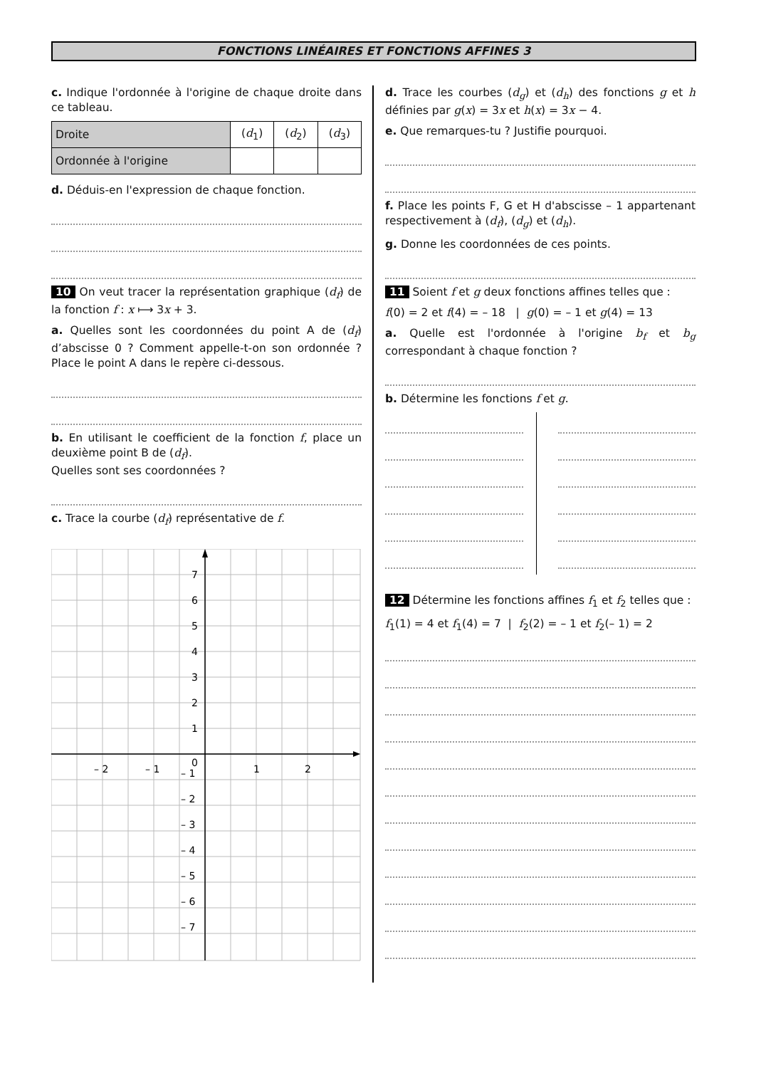FONCTIONS LINÉAIRES ET FONCTIONS AFFINES 3
c. Indique l'ordonnée à l'origine de chaque droite dans ce tableau.
| Droite | ( d<sub>1</sub>) | ( d<sub>2</sub>) | ( d<sub>3</sub>) |
| Ordonnée à l'origine | | | |
d. Déduis-en l'expression de chaque fonction.
10 On veut tracer la représentation graphique (d<sub>f</sub>) de la fonction f : x ⟼ 3x + 3.
a. Quelles sont les coordonnées du point A de (d<sub>f</sub>) d’abscisse 0 ? Comment appelle-t-on son ordonnée ? Place le point A dans le repère ci-dessous.
b. En utilisant le coefficient de la fonction f, place un deuxième point B de (d<sub>f</sub>).
Quelles sont ses coordonnées ?
c. Trace la courbe (d<sub>f</sub>) représentative de f.
7
6
5
4
3
2
1
0
– 2
– 1
1
2
– 1
– 2
– 3
– 4
– 5
– 6
– 7
d. Trace les courbes (d<sub>g</sub>) et (d<sub>h</sub>) des fonctions g et h définies par g(x) = 3x et h(x) = 3x − 4.
e. Que remarques-tu ? Justifie pourquoi.
f. Place les points F, G et H d'abscisse – 1 appartenant respectivement à (d<sub>f</sub>), (d<sub>g</sub>) et (d<sub>h</sub>).
g. Donne les coordonnées de ces points.
11 Soient f et g deux fonctions affines telles que :
f(0) = 2 et f(4) = – 18 | g(0) = – 1 et g(4) = 13
a. Quelle est l'ordonnée à l'origine b<sub>f</sub> et b<sub>g</sub> correspondant à chaque fonction ?
b. Détermine les fonctions f et g.
12 Détermine les fonctions affines f<sub>1</sub> et f<sub>2</sub> telles que :
f<sub>1</sub>(1) = 4 et f<sub>1</sub>(4) = 7 | f<sub>2</sub>(2) = – 1 et f<sub>2</sub>(– 1) = 2